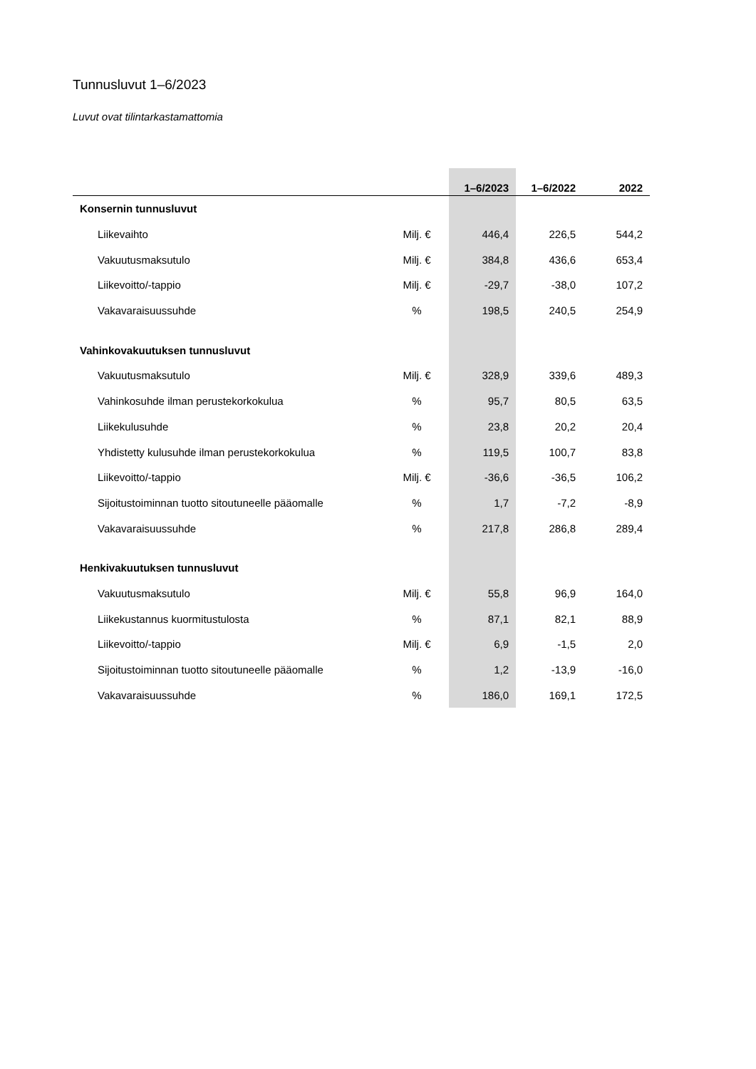Tunnusluvut 1–6/2023
Luvut ovat tilintarkastamattomia
| | | 1–6/2023 | 1–6/2022 | 2022 |
| --- | --- | --- | --- | --- |
| Konsernin tunnusluvut | | | | |
| Liikevaihto | Milj. € | 446,4 | 226,5 | 544,2 |
| Vakuutusmaksutulo | Milj. € | 384,8 | 436,6 | 653,4 |
| Liikevoitto/-tappio | Milj. € | -29,7 | -38,0 | 107,2 |
| Vakavaraisuussuhde | % | 198,5 | 240,5 | 254,9 |
| Vahinkovakuutuksen tunnusluvut | | | | |
| Vakuutusmaksutulo | Milj. € | 328,9 | 339,6 | 489,3 |
| Vahinkosuhde ilman perustekorkokulua | % | 95,7 | 80,5 | 63,5 |
| Liikekulusuhde | % | 23,8 | 20,2 | 20,4 |
| Yhdistetty kulusuhde ilman perustekorkokulua | % | 119,5 | 100,7 | 83,8 |
| Liikevoitto/-tappio | Milj. € | -36,6 | -36,5 | 106,2 |
| Sijoitustoiminnan tuotto sitoutuneelle pääomalle | % | 1,7 | -7,2 | -8,9 |
| Vakavaraisuussuhde | % | 217,8 | 286,8 | 289,4 |
| Henkivakuutuksen tunnusluvut | | | | |
| Vakuutusmaksutulo | Milj. € | 55,8 | 96,9 | 164,0 |
| Liikekustannus kuormitustulosta | % | 87,1 | 82,1 | 88,9 |
| Liikevoitto/-tappio | Milj. € | 6,9 | -1,5 | 2,0 |
| Sijoitustoiminnan tuotto sitoutuneelle pääomalle | % | 1,2 | -13,9 | -16,0 |
| Vakavaraisuussuhde | % | 186,0 | 169,1 | 172,5 |